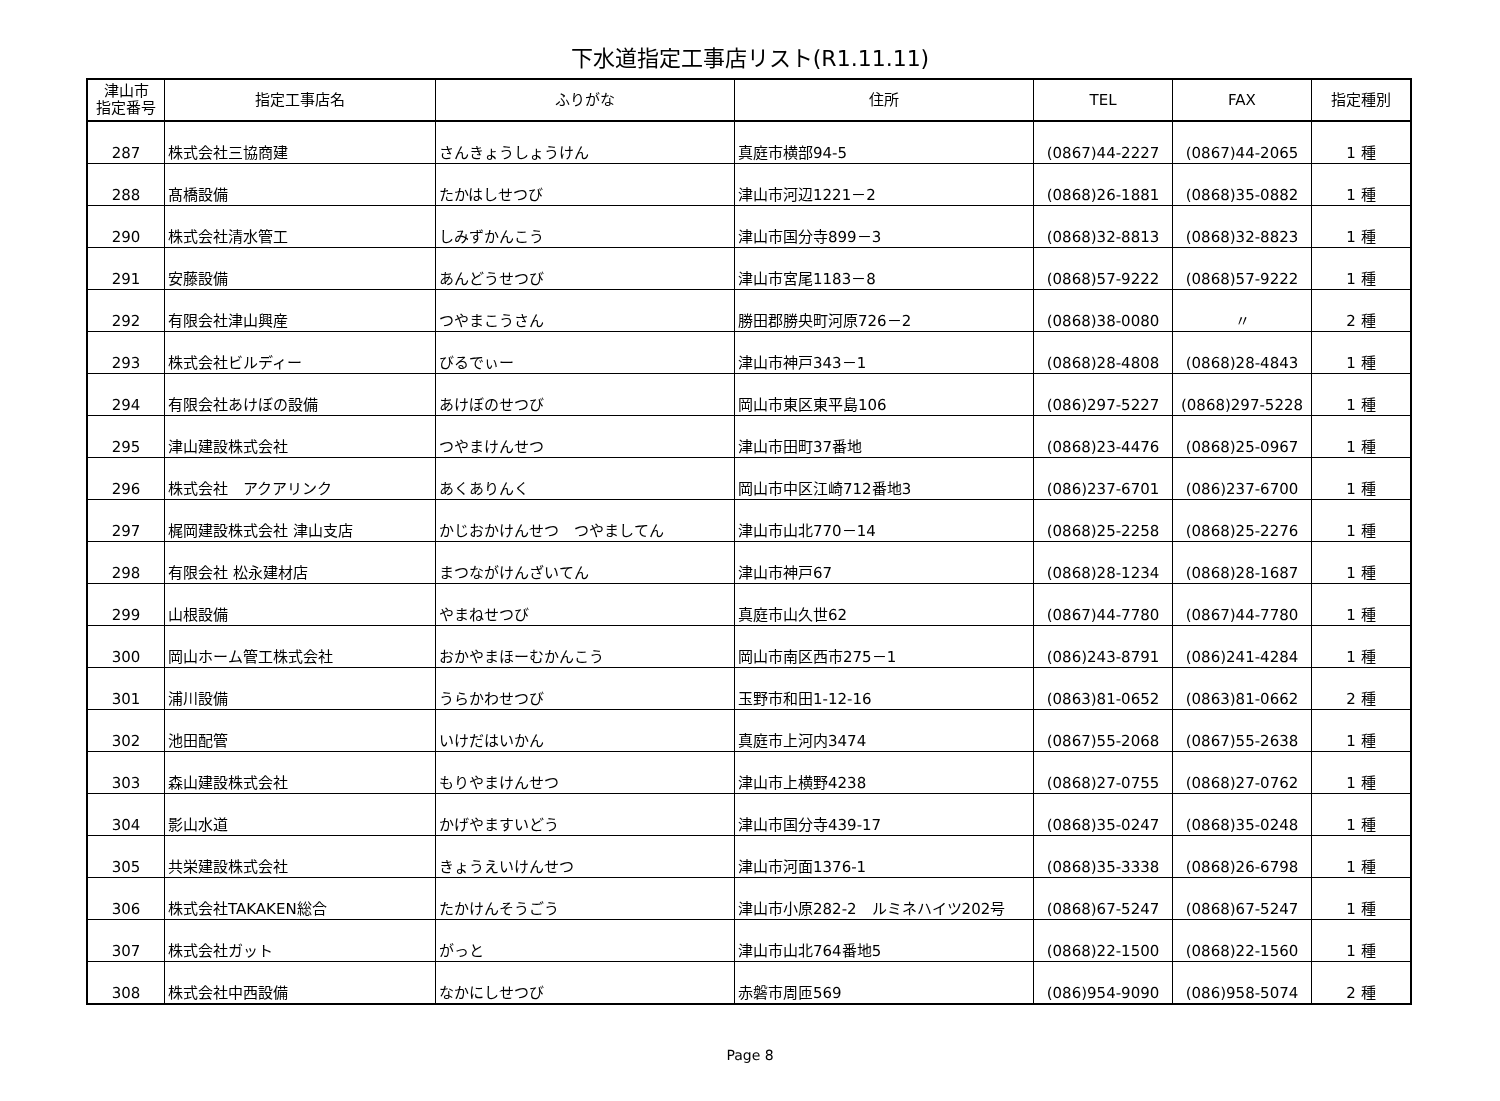下水道指定工事店リスト(R1.11.11)
| 津山市 指定番号 | 指定工事店名 | ふりがな | 住所 | TEL | FAX | 指定種別 |
| --- | --- | --- | --- | --- | --- | --- |
| 287 | 株式会社三協商建 | さんきょうしょうけん | 真庭市横部94-5 | (0867)44-2227 | (0867)44-2065 | 1 種 |
| 288 | 髙橋設備 | たかはしせつび | 津山市河辺1221－2 | (0868)26-1881 | (0868)35-0882 | 1 種 |
| 290 | 株式会社清水管工 | しみずかんこう | 津山市国分寺899－3 | (0868)32-8813 | (0868)32-8823 | 1 種 |
| 291 | 安藤設備 | あんどうせつび | 津山市宮尾1183－8 | (0868)57-9222 | (0868)57-9222 | 1 種 |
| 292 | 有限会社津山興産 | つやまこうさん | 勝田郡勝央町河原726－2 | (0868)38-0080 | 〃 | 2 種 |
| 293 | 株式会社ビルディー | びるでぃー | 津山市神戸343－1 | (0868)28-4808 | (0868)28-4843 | 1 種 |
| 294 | 有限会社あけぼの設備 | あけぼのせつび | 岡山市東区東平島106 | (086)297-5227 | (0868)297-5228 | 1 種 |
| 295 | 津山建設株式会社 | つやまけんせつ | 津山市田町37番地 | (0868)23-4476 | (0868)25-0967 | 1 種 |
| 296 | 株式会社 アクアリンク | あくありんく | 岡山市中区江崎712番地3 | (086)237-6701 | (086)237-6700 | 1 種 |
| 297 | 梶岡建設株式会社 津山支店 | かじおかけんせつ つやましてん | 津山市山北770－14 | (0868)25-2258 | (0868)25-2276 | 1 種 |
| 298 | 有限会社 松永建材店 | まつながけんざいてん | 津山市神戸67 | (0868)28-1234 | (0868)28-1687 | 1 種 |
| 299 | 山根設備 | やまねせつび | 真庭市山久世62 | (0867)44-7780 | (0867)44-7780 | 1 種 |
| 300 | 岡山ホーム管工株式会社 | おかやまほーむかんこう | 岡山市南区西市275－1 | (086)243-8791 | (086)241-4284 | 1 種 |
| 301 | 浦川設備 | うらかわせつび | 玉野市和田1-12-16 | (0863)81-0652 | (0863)81-0662 | 2 種 |
| 302 | 池田配管 | いけだはいかん | 真庭市上河内3474 | (0867)55-2068 | (0867)55-2638 | 1 種 |
| 303 | 森山建設株式会社 | もりやまけんせつ | 津山市上横野4238 | (0868)27-0755 | (0868)27-0762 | 1 種 |
| 304 | 影山水道 | かげやますいどう | 津山市国分寺439-17 | (0868)35-0247 | (0868)35-0248 | 1 種 |
| 305 | 共栄建設株式会社 | きょうえいけんせつ | 津山市河面1376-1 | (0868)35-3338 | (0868)26-6798 | 1 種 |
| 306 | 株式会社TAKAKEN総合 | たかけんそうごう | 津山市小原282-2 ルミネハイツ202号 | (0868)67-5247 | (0868)67-5247 | 1 種 |
| 307 | 株式会社ガット | がっと | 津山市山北764番地5 | (0868)22-1500 | (0868)22-1560 | 1 種 |
| 308 | 株式会社中西設備 | なかにしせつび | 赤磐市周匝569 | (086)954-9090 | (086)958-5074 | 2 種 |
Page 8